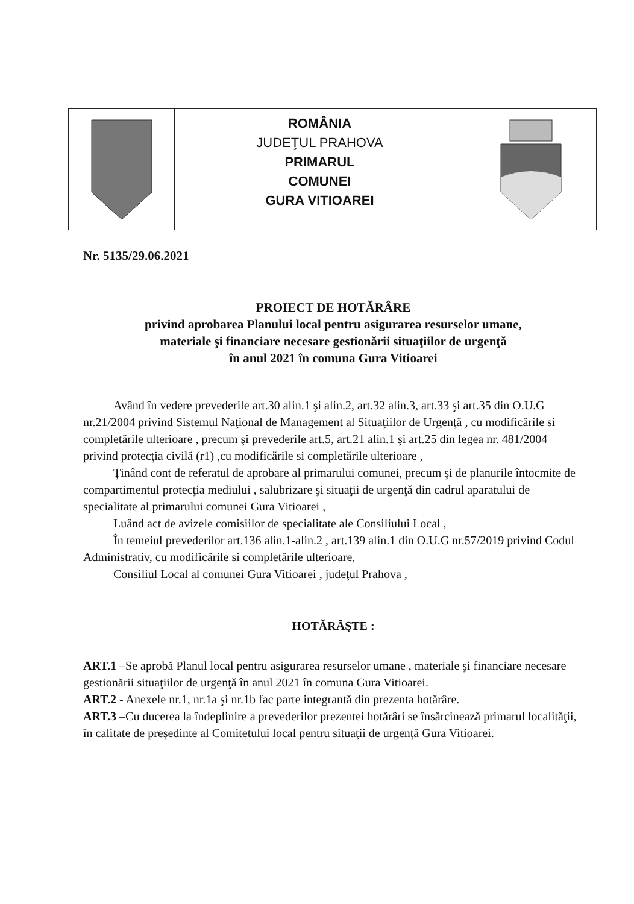ROMÂNIA
JUDEŢUL PRAHOVA
PRIMARUL
COMUNEI
GURA VITIOAREI
Nr. 5135/29.06.2021
PROIECT DE HOTĂRÂRE
privind aprobarea Planului local pentru asigurarea resurselor umane,
materiale şi financiare necesare gestionării situaţiilor de urgenţă
în anul 2021 în comuna Gura Vitioarei
Având în vedere prevederile art.30 alin.1 şi alin.2, art.32 alin.3, art.33 şi art.35 din O.U.G nr.21/2004 privind Sistemul Naţional de Management al Situaţiilor de Urgenţă , cu modificările si completările ulterioare , precum şi prevederile art.5, art.21 alin.1 şi art.25 din legea nr. 481/2004 privind protecţia civilă (r1) ,cu modificările si completările ulterioare ,
Ţinând cont de referatul de aprobare al primarului comunei, precum şi de planurile întocmite de compartimentul protecţia mediului , salubrizare şi situaţii de urgenţă din cadrul aparatului de specialitate al primarului comunei Gura Vitioarei ,
Luând act de avizele comisiilor de specialitate ale Consiliului Local ,
În temeiul prevederilor art.136 alin.1-alin.2 , art.139 alin.1 din O.U.G nr.57/2019 privind Codul Administrativ, cu modificările si completările ulterioare,
Consiliul Local al comunei Gura Vitioarei , judeţul Prahova ,
HOTĂRĂŞTE :
ART.1 –Se aprobă Planul local pentru asigurarea resurselor umane , materiale şi financiare necesare gestionării situaţiilor de urgenţă în anul 2021 în comuna Gura Vitioarei.
ART.2 - Anexele nr.1, nr.1a şi nr.1b fac parte integrantă din prezenta hotărâre.
ART.3 –Cu ducerea la îndeplinire a prevederilor prezentei hotărâri se însărcinează primarul localităţii, în calitate de preşedinte al Comitetului local pentru situaţii de urgenţă Gura Vitioarei.